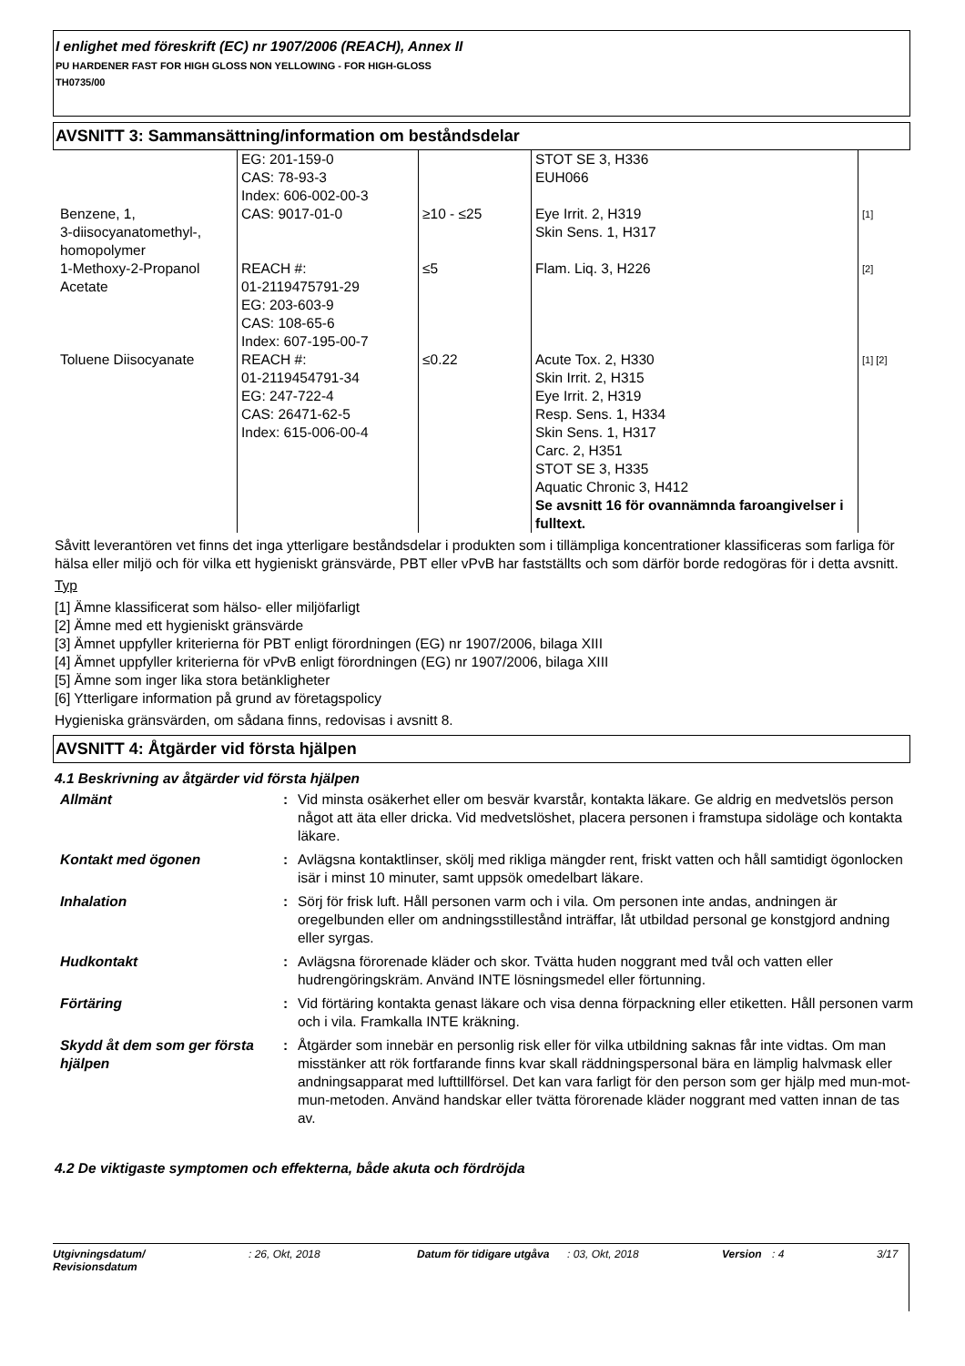I enlighet med föreskrift (EC) nr 1907/2006 (REACH), Annex II
PU HARDENER FAST FOR HIGH GLOSS NON YELLOWING - FOR HIGH-GLOSS
TH0735/00
AVSNITT 3: Sammansättning/information om beståndsdelar
| | EG: 201-159-0 CAS: 78-93-3 Index: 606-002-00-3 | | STOT SE 3, H336 EUH066 | |
| Benzene, 1, 3-diisocyanatomethyl-, homopolymer | CAS: 9017-01-0 | ≥10 - ≤25 | Eye Irrit. 2, H319 Skin Sens. 1, H317 | [1] |
| 1-Methoxy-2-Propanol Acetate | REACH #: 01-2119475791-29 EG: 203-603-9 CAS: 108-65-6 Index: 607-195-00-7 | ≤5 | Flam. Liq. 3, H226 | [2] |
| Toluene Diisocyanate | REACH #: 01-2119454791-34 EG: 247-722-4 CAS: 26471-62-5 Index: 615-006-00-4 | ≤0.22 | Acute Tox. 2, H330 Skin Irrit. 2, H315 Eye Irrit. 2, H319 Resp. Sens. 1, H334 Skin Sens. 1, H317 Carc. 2, H351 STOT SE 3, H335 Aquatic Chronic 3, H412 Se avsnitt 16 för ovannämnda faroangivelser i fulltext. | [1] [2] |
Såvitt leverantören vet finns det inga ytterligare beståndsdelar i produkten som i tillämpliga koncentrationer klassificeras som farliga för hälsa eller miljö och för vilka ett hygieniskt gränsvärde, PBT eller vPvB har fastställts och som därför borde redogöras för i detta avsnitt.
Typ
[1] Ämne klassificerat som hälso- eller miljöfarligt
[2] Ämne med ett hygieniskt gränsvärde
[3] Ämnet uppfyller kriterierna för PBT enligt förordningen (EG) nr 1907/2006, bilaga XIII
[4] Ämnet uppfyller kriterierna för vPvB enligt förordningen (EG) nr 1907/2006, bilaga XIII
[5] Ämne som inger lika stora betänkligheter
[6] Ytterligare information på grund av företagspolicy
Hygieniska gränsvärden, om sådana finns, redovisas i avsnitt 8.
AVSNITT 4: Åtgärder vid första hjälpen
4.1 Beskrivning av åtgärder vid första hjälpen
| Allmänt | : | Vid minsta osäkerhet eller om besvär kvarstår, kontakta läkare. Ge aldrig en medvetslös person något att äta eller dricka. Vid medvetslöshet, placera personen i framstupa sidoläge och kontakta läkare. |
| Kontakt med ögonen | : | Avlägsna kontaktlinser, skölj med rikliga mängder rent, friskt vatten och håll samtidigt ögonlocken isär i minst 10 minuter, samt uppsök omedelbart läkare. |
| Inhalation | : | Sörj för frisk luft. Håll personen varm och i vila. Om personen inte andas, andningen är oregelbunden eller om andningsstillestånd inträffar, låt utbildad personal ge konstgjord andning eller syrgas. |
| Hudkontakt | : | Avlägsna förorenade kläder och skor. Tvätta huden noggrant med tvål och vatten eller hudrengöringskräm. Använd INTE lösningsmedel eller förtunning. |
| Förtäring | : | Vid förtäring kontakta genast läkare och visa denna förpackning eller etiketten. Håll personen varm och i vila. Framkalla INTE kräkning. |
| Skydd åt dem som ger första hjälpen | : | Åtgärder som innebär en personlig risk eller för vilka utbildning saknas får inte vidtas. Om man misstänker att rök fortfarande finns kvar skall räddningspersonal bära en lämplig halvmask eller andningsapparat med lufttillförsel. Det kan vara farligt för den person som ger hjälp med mun-mot-mun-metoden. Använd handskar eller tvätta förorenade kläder noggrant med vatten innan de tas av. |
4.2 De viktigaste symptomen och effekterna, både akuta och fördröjda
Utgivningsdatum/
Revisionsdatum
: 26, Okt, 2018 Datum för tidigare utgåva
: 03, Okt, 2018 Version : 4 3/17